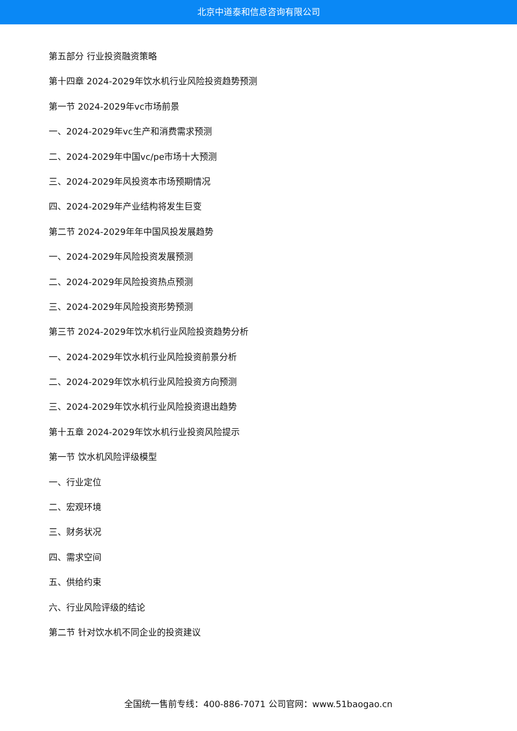北京中道泰和信息咨询有限公司
第五部分 行业投资融资策略
第十四章 2024-2029年饮水机行业风险投资趋势预测
第一节 2024-2029年vc市场前景
一、2024-2029年vc生产和消费需求预测
二、2024-2029年中国vc/pe市场十大预测
三、2024-2029年风投资本市场预期情况
四、2024-2029年产业结构将发生巨变
第二节 2024-2029年年中国风投发展趋势
一、2024-2029年风险投资发展预测
二、2024-2029年风险投资热点预测
三、2024-2029年风险投资形势预测
第三节 2024-2029年饮水机行业风险投资趋势分析
一、2024-2029年饮水机行业风险投资前景分析
二、2024-2029年饮水机行业风险投资方向预测
三、2024-2029年饮水机行业风险投资退出趋势
第十五章 2024-2029年饮水机行业投资风险提示
第一节 饮水机风险评级模型
一、行业定位
二、宏观环境
三、财务状况
四、需求空间
五、供给约束
六、行业风险评级的结论
第二节 针对饮水机不同企业的投资建议
全国统一售前专线：400-886-7071 公司官网：www.51baogao.cn